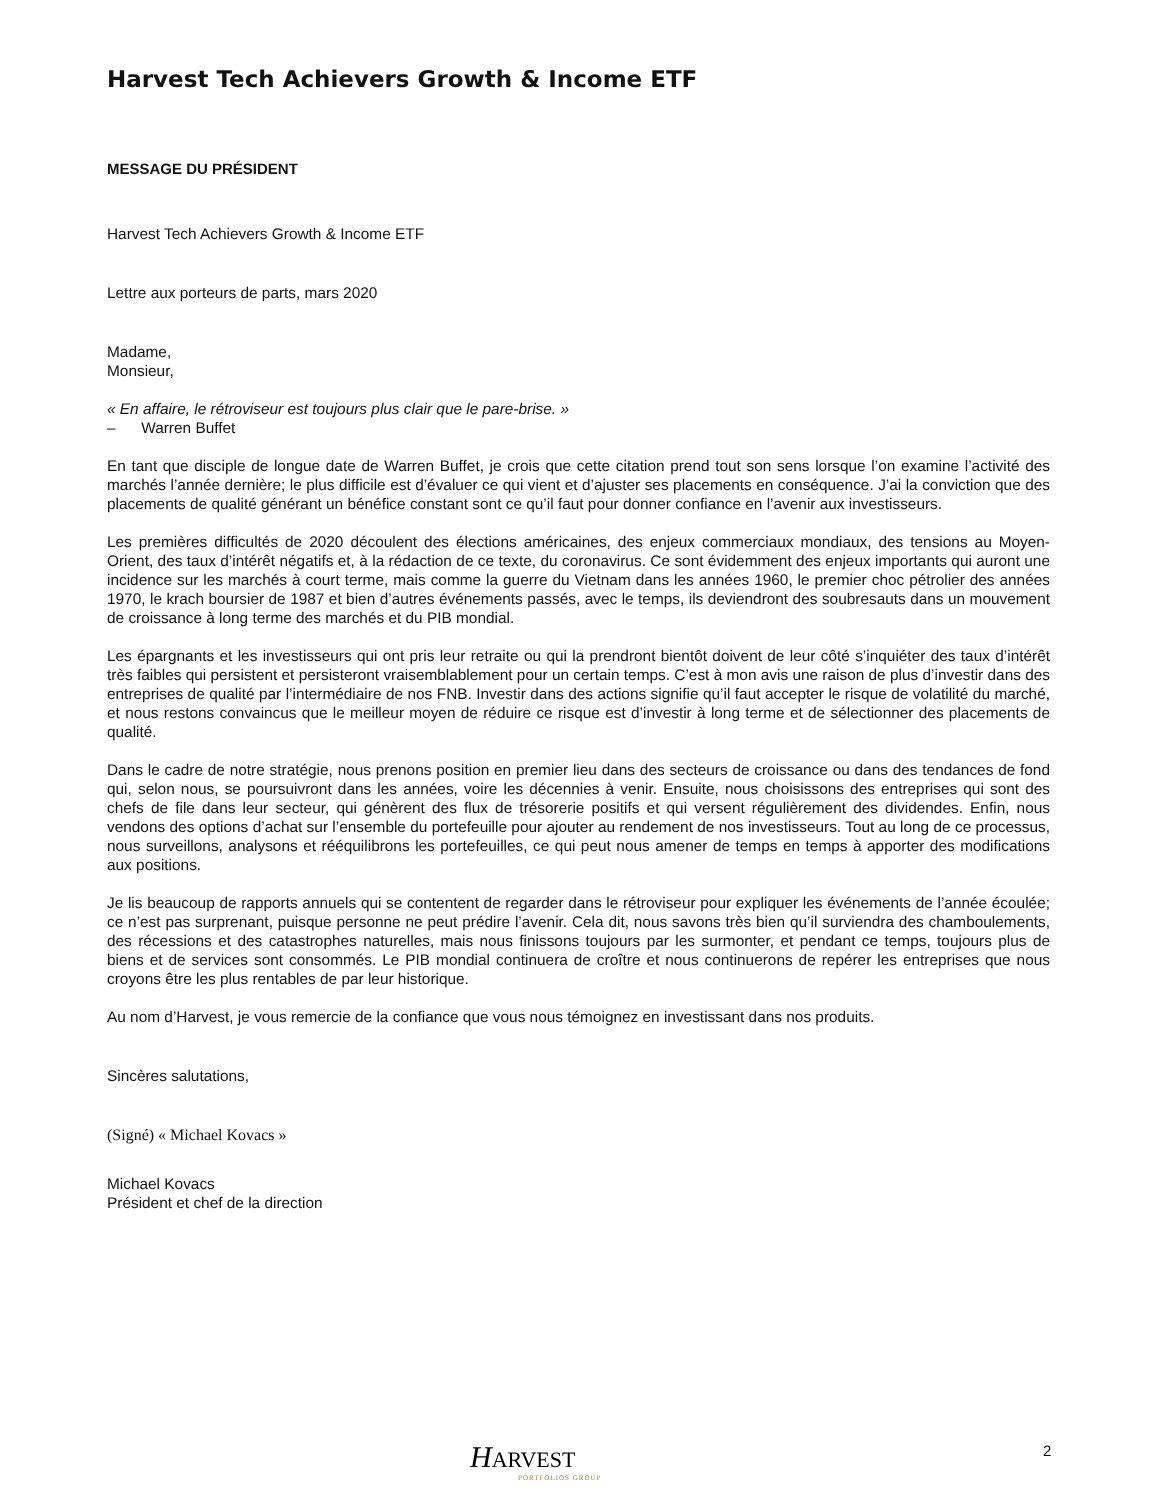Harvest Tech Achievers Growth & Income ETF
MESSAGE DU PRÉSIDENT
Harvest Tech Achievers Growth & Income ETF
Lettre aux porteurs de parts, mars 2020
Madame,
Monsieur,
« En affaire, le rétroviseur est toujours plus clair que le pare-brise. »
– Warren Buffet
En tant que disciple de longue date de Warren Buffet, je crois que cette citation prend tout son sens lorsque l’on examine l’activité des marchés l’année dernière; le plus difficile est d’évaluer ce qui vient et d’ajuster ses placements en conséquence. J’ai la conviction que des placements de qualité générant un bénéfice constant sont ce qu’il faut pour donner confiance en l’avenir aux investisseurs.
Les premières difficultés de 2020 découlent des élections américaines, des enjeux commerciaux mondiaux, des tensions au Moyen-Orient, des taux d’intérêt négatifs et, à la rédaction de ce texte, du coronavirus. Ce sont évidemment des enjeux importants qui auront une incidence sur les marchés à court terme, mais comme la guerre du Vietnam dans les années 1960, le premier choc pétrolier des années 1970, le krach boursier de 1987 et bien d’autres événements passés, avec le temps, ils deviendront des soubresauts dans un mouvement de croissance à long terme des marchés et du PIB mondial.
Les épargnants et les investisseurs qui ont pris leur retraite ou qui la prendront bientôt doivent de leur côté s’inquiéter des taux d’intérêt très faibles qui persistent et persisteront vraisemblablement pour un certain temps. C’est à mon avis une raison de plus d’investir dans des entreprises de qualité par l’intermédiaire de nos FNB. Investir dans des actions signifie qu’il faut accepter le risque de volatilité du marché, et nous restons convaincus que le meilleur moyen de réduire ce risque est d’investir à long terme et de sélectionner des placements de qualité.
Dans le cadre de notre stratégie, nous prenons position en premier lieu dans des secteurs de croissance ou dans des tendances de fond qui, selon nous, se poursuivront dans les années, voire les décennies à venir. Ensuite, nous choisissons des entreprises qui sont des chefs de file dans leur secteur, qui génèrent des flux de trésorerie positifs et qui versent régulièrement des dividendes. Enfin, nous vendons des options d’achat sur l’ensemble du portefeuille pour ajouter au rendement de nos investisseurs. Tout au long de ce processus, nous surveillons, analysons et rééquilibrons les portefeuilles, ce qui peut nous amener de temps en temps à apporter des modifications aux positions.
Je lis beaucoup de rapports annuels qui se contentent de regarder dans le rétroviseur pour expliquer les événements de l’année écoulée; ce n’est pas surprenant, puisque personne ne peut prédire l’avenir. Cela dit, nous savons très bien qu’il surviendra des chamboulements, des récessions et des catastrophes naturelles, mais nous finissons toujours par les surmonter, et pendant ce temps, toujours plus de biens et de services sont consommés. Le PIB mondial continuera de croître et nous continuerons de repérer les entreprises que nous croyons être les plus rentables de par leur historique.
Au nom d’Harvest, je vous remercie de la confiance que vous nous témoignez en investissant dans nos produits.
Sincères salutations,
(Signé) « Michael Kovacs »
Michael Kovacs
Président et chef de la direction
HARVEST
PORTFOLIOS GROUP
2